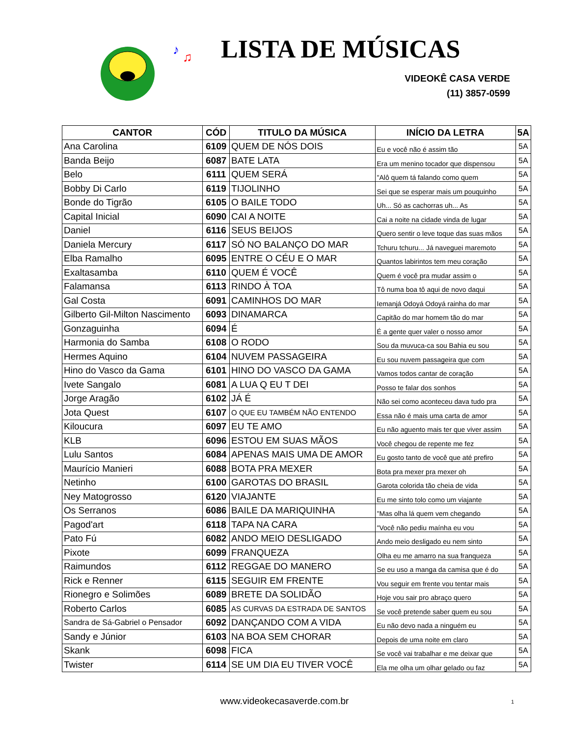♪
♫
♪
♫
LISTA DE MÚSICAS
VIDEOKÊ CASA VERDE
(11) 3857-0599
| CANTOR | CÓD | TITULO DA MÚSICA | INÍCIO DA LETRA | 5A |
| --- | --- | --- | --- | --- |
| Ana Carolina | 6109 | QUEM DE NÓS DOIS | Eu e você não é assim tão | 5A |
| Banda Beijo | 6087 | BATE LATA | Era um menino tocador que dispensou | 5A |
| Belo | 6111 | QUEM SERÁ | "Alô quem tá falando como quem | 5A |
| Bobby Di Carlo | 6119 | TIJOLINHO | Sei que se esperar mais um pouquinho | 5A |
| Bonde do Tigrão | 6105 | O BAILE TODO | Uh... Só as cachorras uh... As | 5A |
| Capital Inicial | 6090 | CAI A NOITE | Cai a noite na cidade vinda de lugar | 5A |
| Daniel | 6116 | SEUS BEIJOS | Quero sentir o leve toque das suas mãos | 5A |
| Daniela Mercury | 6117 | SÓ NO BALANÇO DO MAR | Tchuru tchuru... Já naveguei maremoto | 5A |
| Elba Ramalho | 6095 | ENTRE O CÉU E O MAR | Quantos labirintos tem meu coração | 5A |
| Exaltasamba | 6110 | QUEM É VOCÊ | Quem é você pra mudar assim o | 5A |
| Falamansa | 6113 | RINDO À TOA | Tô numa boa tô aqui de novo daqui | 5A |
| Gal Costa | 6091 | CAMINHOS DO MAR | Iemanjá Odoyá Odoyá rainha do mar | 5A |
| Gilberto Gil-Milton Nascimento | 6093 | DINAMARCA | Capitão do mar homem tão do mar | 5A |
| Gonzaguinha | 6094 | É | É a gente quer valer o nosso amor | 5A |
| Harmonia do Samba | 6108 | O RODO | Sou da muvuca-ca sou Bahia eu sou | 5A |
| Hermes Aquino | 6104 | NUVEM PASSAGEIRA | Eu sou nuvem passageira que com | 5A |
| Hino do Vasco da Gama | 6101 | HINO DO VASCO DA GAMA | Vamos todos cantar de coração | 5A |
| Ivete Sangalo | 6081 | A LUA Q EU T DEI | Posso te falar dos sonhos | 5A |
| Jorge Aragão | 6102 | JÁ É | Não sei como aconteceu dava tudo pra | 5A |
| Jota Quest | 6107 | O QUE EU TAMBÉM NÃO ENTENDO | Essa não é mais uma carta de amor | 5A |
| Kiloucura | 6097 | EU TE AMO | Eu não aguento mais ter que viver assim | 5A |
| KLB | 6096 | ESTOU EM SUAS MÃOS | Você chegou de repente me fez | 5A |
| Lulu Santos | 6084 | APENAS MAIS UMA DE AMOR | Eu gosto tanto de você que até prefiro | 5A |
| Maurício Manieri | 6088 | BOTA PRA MEXER | Bota pra mexer pra mexer oh | 5A |
| Netinho | 6100 | GAROTAS DO BRASIL | Garota colorida tão cheia de vida | 5A |
| Ney Matogrosso | 6120 | VIAJANTE | Eu me sinto tolo como um viajante | 5A |
| Os Serranos | 6086 | BAILE DA MARIQUINHA | "Mas olha lá quem vem chegando | 5A |
| Pagod'art | 6118 | TAPA NA CARA | "Você não pediu maínha eu vou | 5A |
| Pato Fú | 6082 | ANDO MEIO DESLIGADO | Ando meio desligado eu nem sinto | 5A |
| Pixote | 6099 | FRANQUEZA | Olha eu me amarro na sua franqueza | 5A |
| Raimundos | 6112 | REGGAE DO MANERO | Se eu uso a manga da camisa que é do | 5A |
| Rick e Renner | 6115 | SEGUIR EM FRENTE | Vou seguir em frente vou tentar mais | 5A |
| Rionegro e Solimões | 6089 | BRETE DA SOLIDÃO | Hoje vou sair pro abraço quero | 5A |
| Roberto Carlos | 6085 | AS CURVAS DA ESTRADA DE SANTOS | Se você pretende saber quem eu sou | 5A |
| Sandra de Sá-Gabriel o Pensador | 6092 | DANÇANDO COM A VIDA | Eu não devo nada a ninguém eu | 5A |
| Sandy e Júnior | 6103 | NA BOA SEM CHORAR | Depois de uma noite em claro | 5A |
| Skank | 6098 | FICA | Se você vai trabalhar e me deixar que | 5A |
| Twister | 6114 | SE UM DIA EU TIVER VOCÊ | Ela me olha um olhar gelado ou faz | 5A |
www.videokecasaverde.com.br 1